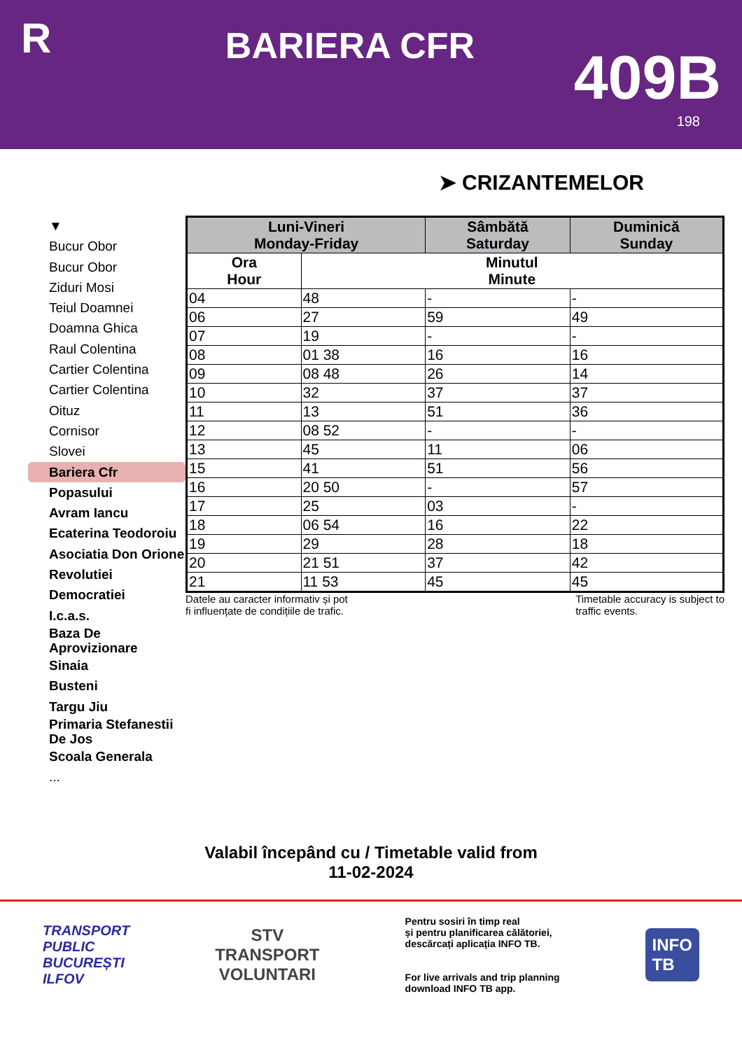R
BARIERA CFR
409B
198
➤ CRIZANTEMELOR
▼
Bucur Obor
Bucur Obor
Ziduri Mosi
Teiul Doamnei
Doamna Ghica
Raul Colentina
Cartier Colentina
Cartier Colentina
Oituz
Cornisor
Slovei
Bariera Cfr
Popasului
Avram Iancu
Ecaterina Teodoroiu
Asociatia Don Orione
Revolutiei
Democratiei
I.c.a.s.
Baza De Aprovizionare
Sinaia
Busteni
Targu Jiu
Primaria Stefanestii De Jos
Scoala Generala
...
| Luni-Vineri Monday-Friday | | Sâmbătă Saturday | Duminică Sunday |
| --- | --- | --- | --- |
| Ora Hour | Minutul Minute | | |
| 04 | 48 | - | - |
| 06 | 27 | 59 | 49 |
| 07 | 19 | - | - |
| 08 | 01 38 | 16 | 16 |
| 09 | 08 48 | 26 | 14 |
| 10 | 32 | 37 | 37 |
| 11 | 13 | 51 | 36 |
| 12 | 08 52 | - | - |
| 13 | 45 | 11 | 06 |
| 15 | 41 | 51 | 56 |
| 16 | 20 50 | - | 57 |
| 17 | 25 | 03 | - |
| 18 | 06 54 | 16 | 22 |
| 19 | 29 | 28 | 18 |
| 20 | 21 51 | 37 | 42 |
| 21 | 11 53 | 45 | 45 |
Datele au caracter informativ și pot
fi influențate de condițiile de trafic. Timetable accuracy is subject to
traffic events.
Valabil începând cu / Timetable valid from
11-02-2024
TRANSPORT
PUBLIC
BUCUREȘTI
ILFOV
STV
TRANSPORT
VOLUNTARI
Pentru sosiri în timp real
și pentru planificarea călătoriei,
descărcați aplicația INFO TB.
For live arrivals and trip planning
download INFO TB app.
INFO
TB